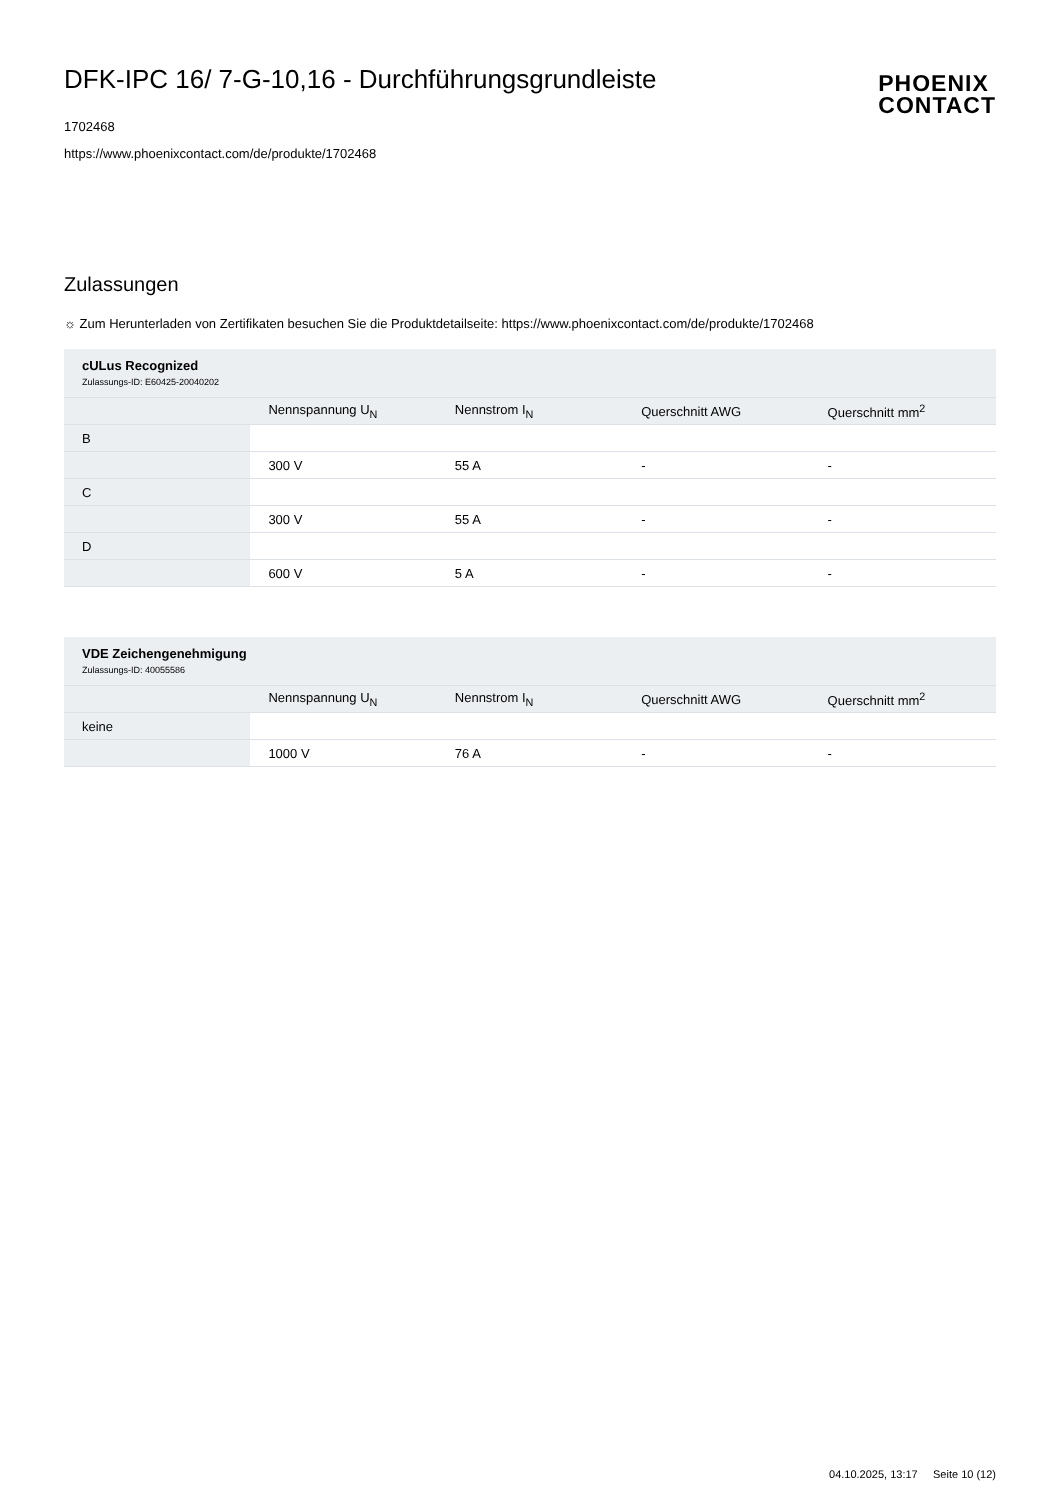DFK-IPC 16/ 7-G-10,16 - Durchführungsgrundleiste
1702468
https://www.phoenixcontact.com/de/produkte/1702468
PHOENIX
CONTACT
Zulassungen
☼ Zum Herunterladen von Zertifikaten besuchen Sie die Produktdetailseite: https://www.phoenixcontact.com/de/produkte/1702468
| cULus Recognized Zulassungs-ID: E60425-20040202 | | | | |
| | Nennspannung U<sub>N</sub> | Nennstrom I<sub>N</sub> | Querschnitt AWG | Querschnitt mm<sup>2</sup> |
| B | | | | |
| | 300 V | 55 A | - | - |
| C | | | | |
| | 300 V | 55 A | - | - |
| D | | | | |
| | 600 V | 5 A | - | - |
| VDE Zeichengenehmigung Zulassungs-ID: 40055586 | | | | |
| | Nennspannung U<sub>N</sub> | Nennstrom I<sub>N</sub> | Querschnitt AWG | Querschnitt mm<sup>2</sup> |
| keine | | | | |
| | 1000 V | 76 A | - | - |
04.10.2025, 13:17 Seite 10 (12)